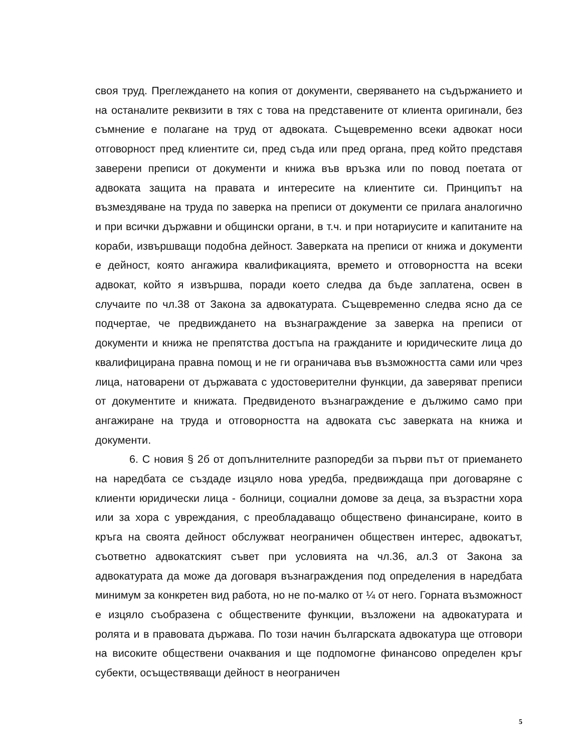своя труд. Преглеждането на копия от документи, сверяването на съдържанието и на останалите реквизити в тях с това на представените от клиента оригинали, без съмнение е полагане на труд от адвоката. Същевременно всеки адвокат носи отговорност пред клиентите си, пред съда или пред органа, пред който представя заверени преписи от документи и книжа във връзка или по повод поетата от адвоката защита на правата и интересите на клиентите си. Принципът на възмездяване на труда по заверка на преписи от документи се прилага аналогично и при всички държавни и общински органи, в т.ч. и при нотариусите и капитаните на кораби, извършващи подобна дейност. Заверката на преписи от книжа и документи е дейност, която ангажира квалификацията, времето и отговорността на всеки адвокат, който я извършва, поради което следва да бъде заплатена, освен в случаите по чл.38 от Закона за адвокатурата. Същевременно следва ясно да се подчертае, че предвиждането на възнаграждение за заверка на преписи от документи и книжа не препятства достъпа на гражданите и юридическите лица до квалифицирана правна помощ и не ги ограничава във възможността сами или чрез лица, натоварени от държавата с удостоверителни функции, да заверяват преписи от документите и книжата. Предвиденото възнаграждение е дължимо само при ангажиране на труда и отговорността на адвоката със заверката на книжа и документи.
6. С новия § 2б от допълнителните разпоредби за първи път от приемането на наредбата се създаде изцяло нова уредба, предвиждаща при договаряне с клиенти юридически лица - болници, социални домове за деца, за възрастни хора или за хора с увреждания, с преобладаващо обществено финансиране, които в кръга на своята дейност обслужват неограничен обществен интерес, адвокатът, съответно адвокатският съвет при условията на чл.36, ал.3 от Закона за адвокатурата да може да договаря възнаграждения под определения в наредбата минимум за конкретен вид работа, но не по-малко от ¼ от него. Горната възможност е изцяло съобразена с обществените функции, възложени на адвокатурата и ролята и в правовата държава. По този начин българската адвокатура ще отговори на високите обществени очаквания и ще подпомогне финансово определен кръг субекти, осъществяващи дейност в неограничен
5